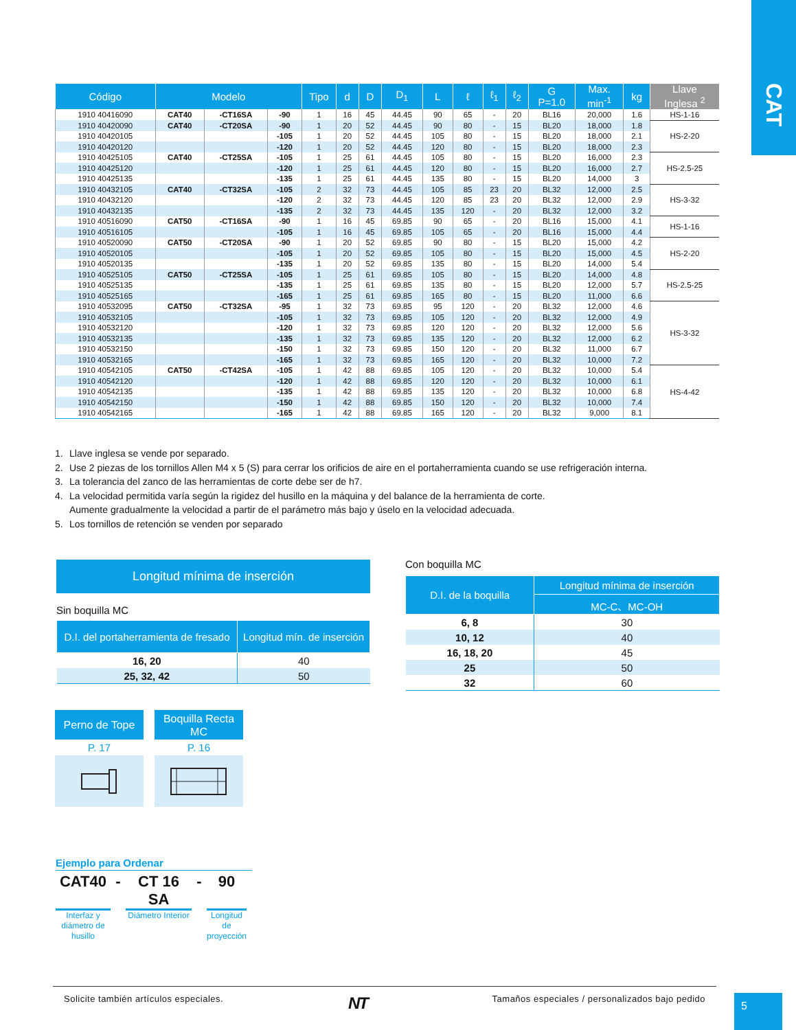CAT
| Código | Modelo | | | Tipo | d | D | D<sub>1</sub> | L | ℓ | ℓ<sub>1</sub> | ℓ<sub>2</sub> | G P=1.0 | Max. min<sup>-1</sup> | kg | Llave Inglesa <sup>2</sup> |
| --- | --- | --- | --- | --- | --- | --- | --- | --- | --- | --- | --- | --- | --- | --- | --- |
| 1910 40416090 | CAT40 | -CT16SA | -90 | 1 | 16 | 45 | 44.45 | 90 | 65 | - | 20 | BL16 | 20,000 | 1.6 | HS-1-16 |
| 1910 40420090 | CAT40 | -CT20SA | -90 | 1 | 20 | 52 | 44.45 | 90 | 80 | - | 15 | BL20 | 18,000 | 1.8 | HS-2-20 |
| 1910 40420105 | | | -105 | 1 | 20 | 52 | 44.45 | 105 | 80 | - | 15 | BL20 | 18,000 | 2.1 | |
| 1910 40420120 | | | -120 | 1 | 20 | 52 | 44.45 | 120 | 80 | - | 15 | BL20 | 18,000 | 2.3 | |
| 1910 40425105 | CAT40 | -CT25SA | -105 | 1 | 25 | 61 | 44.45 | 105 | 80 | - | 15 | BL20 | 16,000 | 2.3 | HS-2.5-25 |
| 1910 40425120 | | | -120 | 1 | 25 | 61 | 44.45 | 120 | 80 | - | 15 | BL20 | 16,000 | 2.7 | |
| 1910 40425135 | | | -135 | 1 | 25 | 61 | 44.45 | 135 | 80 | - | 15 | BL20 | 14,000 | 3 | |
| 1910 40432105 | CAT40 | -CT32SA | -105 | 2 | 32 | 73 | 44.45 | 105 | 85 | 23 | 20 | BL32 | 12,000 | 2.5 | HS-3-32 |
| 1910 40432120 | | | -120 | 2 | 32 | 73 | 44.45 | 120 | 85 | 23 | 20 | BL32 | 12,000 | 2.9 | |
| 1910 40432135 | | | -135 | 2 | 32 | 73 | 44.45 | 135 | 120 | - | 20 | BL32 | 12,000 | 3.2 | |
| 1910 40516090 | CAT50 | -CT16SA | -90 | 1 | 16 | 45 | 69.85 | 90 | 65 | - | 20 | BL16 | 15,000 | 4.1 | HS-1-16 |
| 1910 40516105 | | | -105 | 1 | 16 | 45 | 69.85 | 105 | 65 | - | 20 | BL16 | 15,000 | 4.4 | |
| 1910 40520090 | CAT50 | -CT20SA | -90 | 1 | 20 | 52 | 69.85 | 90 | 80 | - | 15 | BL20 | 15,000 | 4.2 | HS-2-20 |
| 1910 40520105 | | | -105 | 1 | 20 | 52 | 69.85 | 105 | 80 | - | 15 | BL20 | 15,000 | 4.5 | |
| 1910 40520135 | | | -135 | 1 | 20 | 52 | 69.85 | 135 | 80 | - | 15 | BL20 | 14,000 | 5.4 | |
| 1910 40525105 | CAT50 | -CT25SA | -105 | 1 | 25 | 61 | 69.85 | 105 | 80 | - | 15 | BL20 | 14,000 | 4.8 | HS-2.5-25 |
| 1910 40525135 | | | -135 | 1 | 25 | 61 | 69.85 | 135 | 80 | - | 15 | BL20 | 12,000 | 5.7 | |
| 1910 40525165 | | | -165 | 1 | 25 | 61 | 69.85 | 165 | 80 | - | 15 | BL20 | 11,000 | 6.6 | |
| 1910 40532095 | CAT50 | -CT32SA | -95 | 1 | 32 | 73 | 69.85 | 95 | 120 | - | 20 | BL32 | 12,000 | 4.6 | HS-3-32 |
| 1910 40532105 | | | -105 | 1 | 32 | 73 | 69.85 | 105 | 120 | - | 20 | BL32 | 12,000 | 4.9 | |
| 1910 40532120 | | | -120 | 1 | 32 | 73 | 69.85 | 120 | 120 | - | 20 | BL32 | 12,000 | 5.6 | |
| 1910 40532135 | | | -135 | 1 | 32 | 73 | 69.85 | 135 | 120 | - | 20 | BL32 | 12,000 | 6.2 | |
| 1910 40532150 | | | -150 | 1 | 32 | 73 | 69.85 | 150 | 120 | - | 20 | BL32 | 11,000 | 6.7 | |
| 1910 40532165 | | | -165 | 1 | 32 | 73 | 69.85 | 165 | 120 | - | 20 | BL32 | 10,000 | 7.2 | |
| 1910 40542105 | CAT50 | -CT42SA | -105 | 1 | 42 | 88 | 69.85 | 105 | 120 | - | 20 | BL32 | 10,000 | 5.4 | HS-4-42 |
| 1910 40542120 | | | -120 | 1 | 42 | 88 | 69.85 | 120 | 120 | - | 20 | BL32 | 10,000 | 6.1 | |
| 1910 40542135 | | | -135 | 1 | 42 | 88 | 69.85 | 135 | 120 | - | 20 | BL32 | 10,000 | 6.8 | |
| 1910 40542150 | | | -150 | 1 | 42 | 88 | 69.85 | 150 | 120 | - | 20 | BL32 | 10,000 | 7.4 | |
| 1910 40542165 | | | -165 | 1 | 42 | 88 | 69.85 | 165 | 120 | - | 20 | BL32 | 9,000 | 8.1 | |
1. Llave inglesa se vende por separado.
2. Use 2 piezas de los tornillos Allen M4 x 5 (S) para cerrar los orificios de aire en el portaherramienta cuando se use refrigeración interna.
3. La tolerancia del zanco de las herramientas de corte debe ser de h7.
4. La velocidad permitida varía según la rigidez del husillo en la máquina y del balance de la herramienta de corte.
Aumente gradualmente la velocidad a partir de el parámetro más bajo y úselo en la velocidad adecuada.
5. Los tornillos de retención se venden por separado
Longitud mínima de inserción
Sin boquilla MC
| D.I. del portaherramienta de fresado | Longitud mín. de inserción |
| --- | --- |
| 16, 20 | 40 |
| 25, 32, 42 | 50 |
Con boquilla MC
| D.I. de la boquilla | Longitud mínima de inserción |
| --- | --- |
| | MC-C、MC-OH |
| 6, 8 | 30 |
| 10, 12 | 40 |
| 16, 18, 20 | 45 |
| 25 | 50 |
| 32 | 60 |
Perno de Tope
P. 17
Boquilla Recta
MC
P. 16
Ejemplo para Ordenar
CAT40 - CT 16 SA - 90
Interfaz y diámetro de husillo Diámetro Interior Longitud de proyección
Solicite también artículos especiales. NT Tamaños especiales / personalizados bajo pedido
5